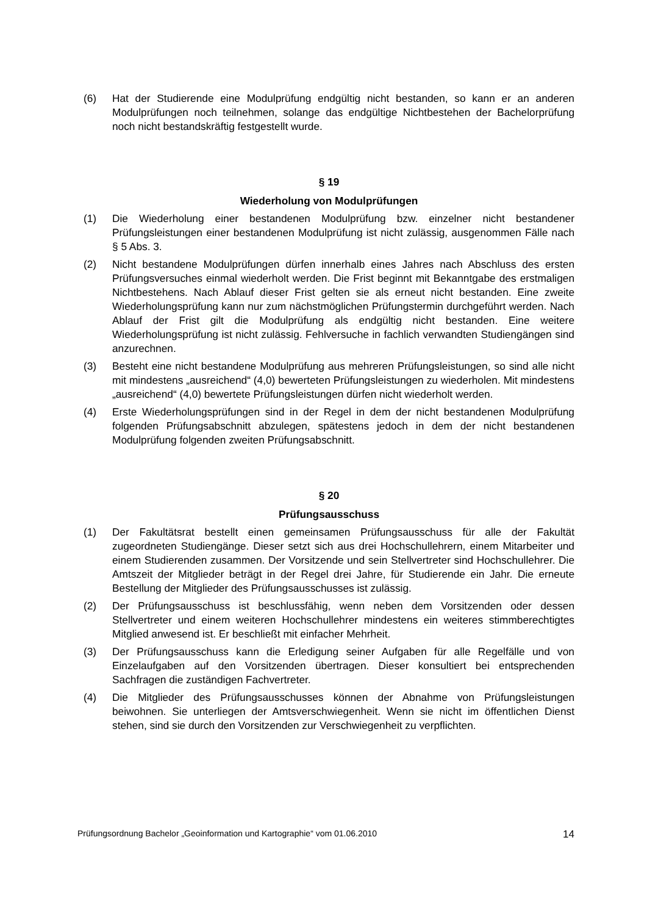(6) Hat der Studierende eine Modulprüfung endgültig nicht bestanden, so kann er an anderen Modulprüfungen noch teilnehmen, solange das endgültige Nichtbestehen der Bachelorprüfung noch nicht bestandskräftig festgestellt wurde.
§ 19
Wiederholung von Modulprüfungen
(1) Die Wiederholung einer bestandenen Modulprüfung bzw. einzelner nicht bestandener Prüfungsleistungen einer bestandenen Modulprüfung ist nicht zulässig, ausgenommen Fälle nach § 5 Abs. 3.
(2) Nicht bestandene Modulprüfungen dürfen innerhalb eines Jahres nach Abschluss des ersten Prüfungsversuches einmal wiederholt werden. Die Frist beginnt mit Bekanntgabe des erstmaligen Nichtbestehens. Nach Ablauf dieser Frist gelten sie als erneut nicht bestanden. Eine zweite Wiederholungsprüfung kann nur zum nächstmöglichen Prüfungstermin durchgeführt werden. Nach Ablauf der Frist gilt die Modulprüfung als endgültig nicht bestanden. Eine weitere Wiederholungsprüfung ist nicht zulässig. Fehlversuche in fachlich verwandten Studiengängen sind anzurechnen.
(3) Besteht eine nicht bestandene Modulprüfung aus mehreren Prüfungsleistungen, so sind alle nicht mit mindestens „ausreichend“ (4,0) bewerteten Prüfungsleistungen zu wiederholen. Mit mindestens „ausreichend“ (4,0) bewertete Prüfungsleistungen dürfen nicht wiederholt werden.
(4) Erste Wiederholungsprüfungen sind in der Regel in dem der nicht bestandenen Modulprüfung folgenden Prüfungsabschnitt abzulegen, spätestens jedoch in dem der nicht bestandenen Modulprüfung folgenden zweiten Prüfungsabschnitt.
§ 20
Prüfungsausschuss
(1) Der Fakultätsrat bestellt einen gemeinsamen Prüfungsausschuss für alle der Fakultät zugeordneten Studiengänge. Dieser setzt sich aus drei Hochschullehrern, einem Mitarbeiter und einem Studierenden zusammen. Der Vorsitzende und sein Stellvertreter sind Hochschullehrer. Die Amtszeit der Mitglieder beträgt in der Regel drei Jahre, für Studierende ein Jahr. Die erneute Bestellung der Mitglieder des Prüfungsausschusses ist zulässig.
(2) Der Prüfungsausschuss ist beschlussfähig, wenn neben dem Vorsitzenden oder dessen Stellvertreter und einem weiteren Hochschullehrer mindestens ein weiteres stimmberechtigtes Mitglied anwesend ist. Er beschließt mit einfacher Mehrheit.
(3) Der Prüfungsausschuss kann die Erledigung seiner Aufgaben für alle Regelfälle und von Einzelaufgaben auf den Vorsitzenden übertragen. Dieser konsultiert bei entsprechenden Sachfragen die zuständigen Fachvertreter.
(4) Die Mitglieder des Prüfungsausschusses können der Abnahme von Prüfungsleistungen beiwohnen. Sie unterliegen der Amtsverschwiegenheit. Wenn sie nicht im öffentlichen Dienst stehen, sind sie durch den Vorsitzenden zur Verschwiegenheit zu verpflichten.
Prüfungsordnung Bachelor „Geoinformation und Kartographie“ vom 01.06.2010 14